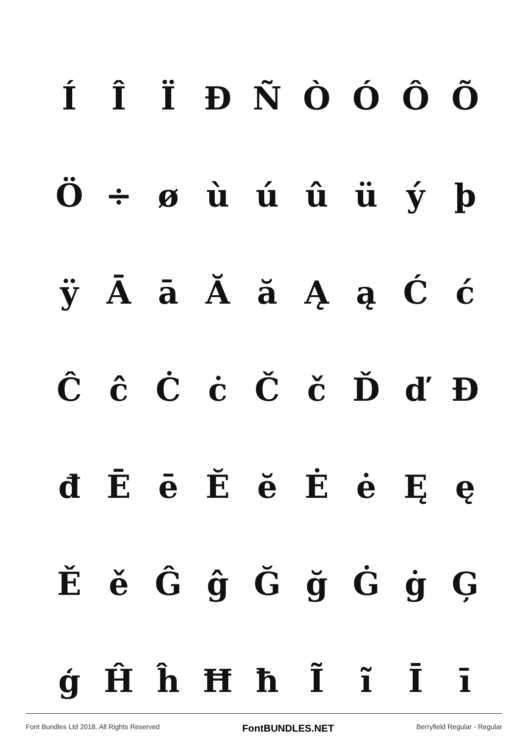Í Î Ï Ð Ñ Ò Ó Ô Õ
Ö ÷ ø ù ú û ü ý þ
ÿ Ā ā Ă ă Ą ą Ć ć
Ĉ ĉ Ċ ċ Č č Ď ď Đ
đ Ē ē Ĕ ĕ Ė ė Ę ę
Ě ě Ĝ ĝ Ğ ğ Ġ ġ Ģ
ģ Ĥ ĥ Ħ ħ Ĩ ĩ Ī ī
Font Bundles Ltd 2018. All Rights Reserved FontBUNDLES.NET Berryfield Regular - Regular